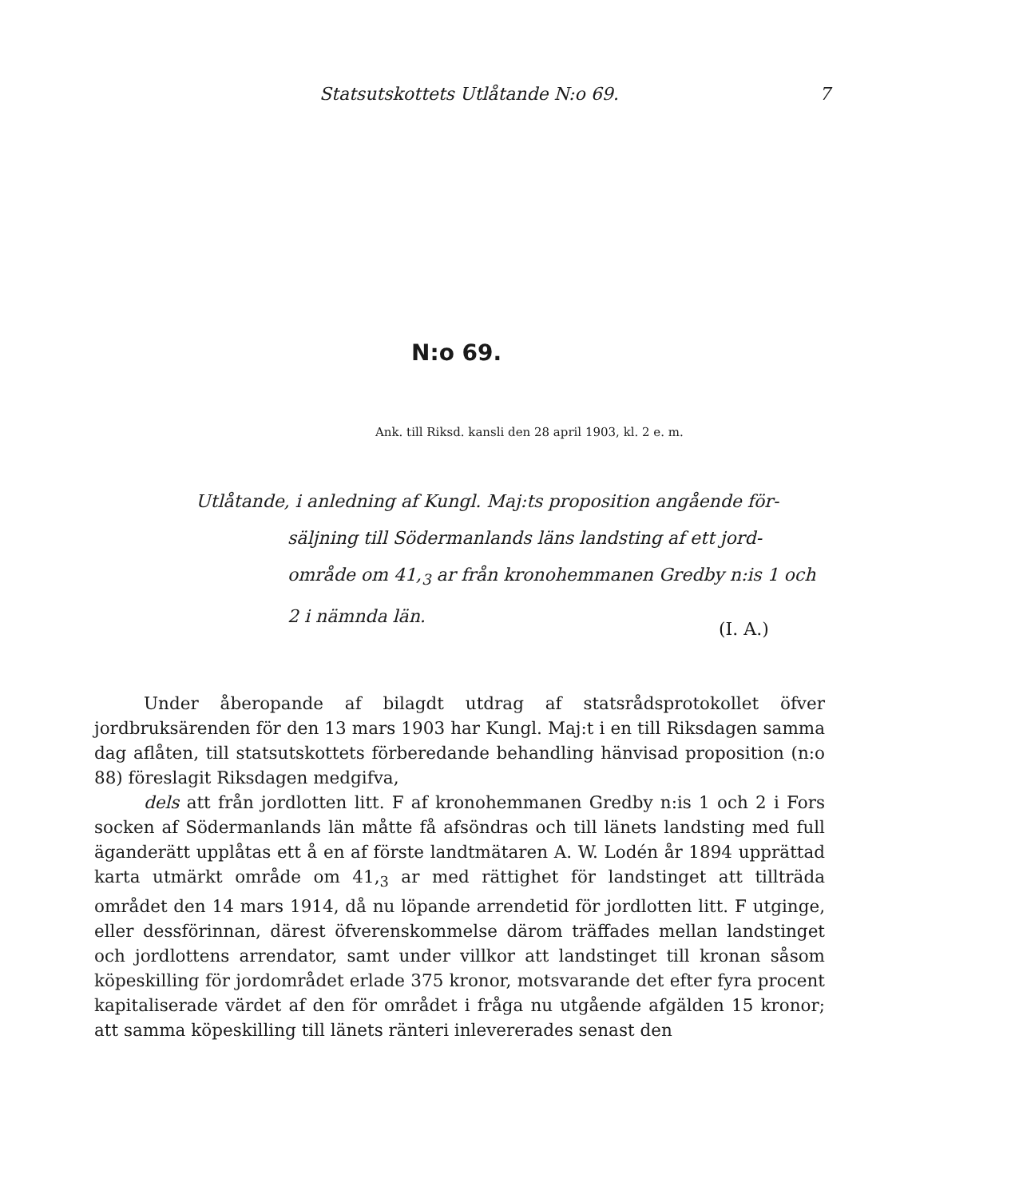Statsutskottets Utlåtande N:o 69. 7
N:o 69.
Ank. till Riksd. kansli den 28 april 1903, kl. 2 e. m.
Utlåtande, i anledning af Kungl. Maj:ts proposition angående för-
säljning till Södermanlands läns landsting af ett jord-område om 41,<sub>3</sub> ar från kronohemmanen Gredby n:is 1 och 2 i nämnda län.
(I. A.)
Under åberopande af bilagdt utdrag af statsrådsprotokollet öfver jordbruksärenden för den 13 mars 1903 har Kungl. Maj:t i en till Riksdagen samma dag aflåten, till statsutskottets förberedande behandling hänvisad proposition (n:o 88) föreslagit Riksdagen medgifva,
dels att från jordlotten litt. F af kronohemmanen Gredby n:is 1 och 2 i Fors socken af Södermanlands län måtte få afsöndras och till länets landsting med full äganderätt upplåtas ett å en af förste landtmätaren A. W. Lodén år 1894 upprättad karta utmärkt område om 41,<sub>3</sub> ar med rättighet för landstinget att tillträda området den 14 mars 1914, då nu löpande arrendetid för jordlotten litt. F utginge, eller dessförinnan, därest öfverenskommelse därom träffades mellan landstinget och jordlottens arrendator, samt under villkor att landstinget till kronan såsom köpeskilling för jordområdet erlade 375 kronor, motsvarande det efter fyra procent kapitaliserade värdet af den för området i fråga nu utgående afgälden 15 kronor; att samma köpeskilling till länets ränteri inlevererades senast den